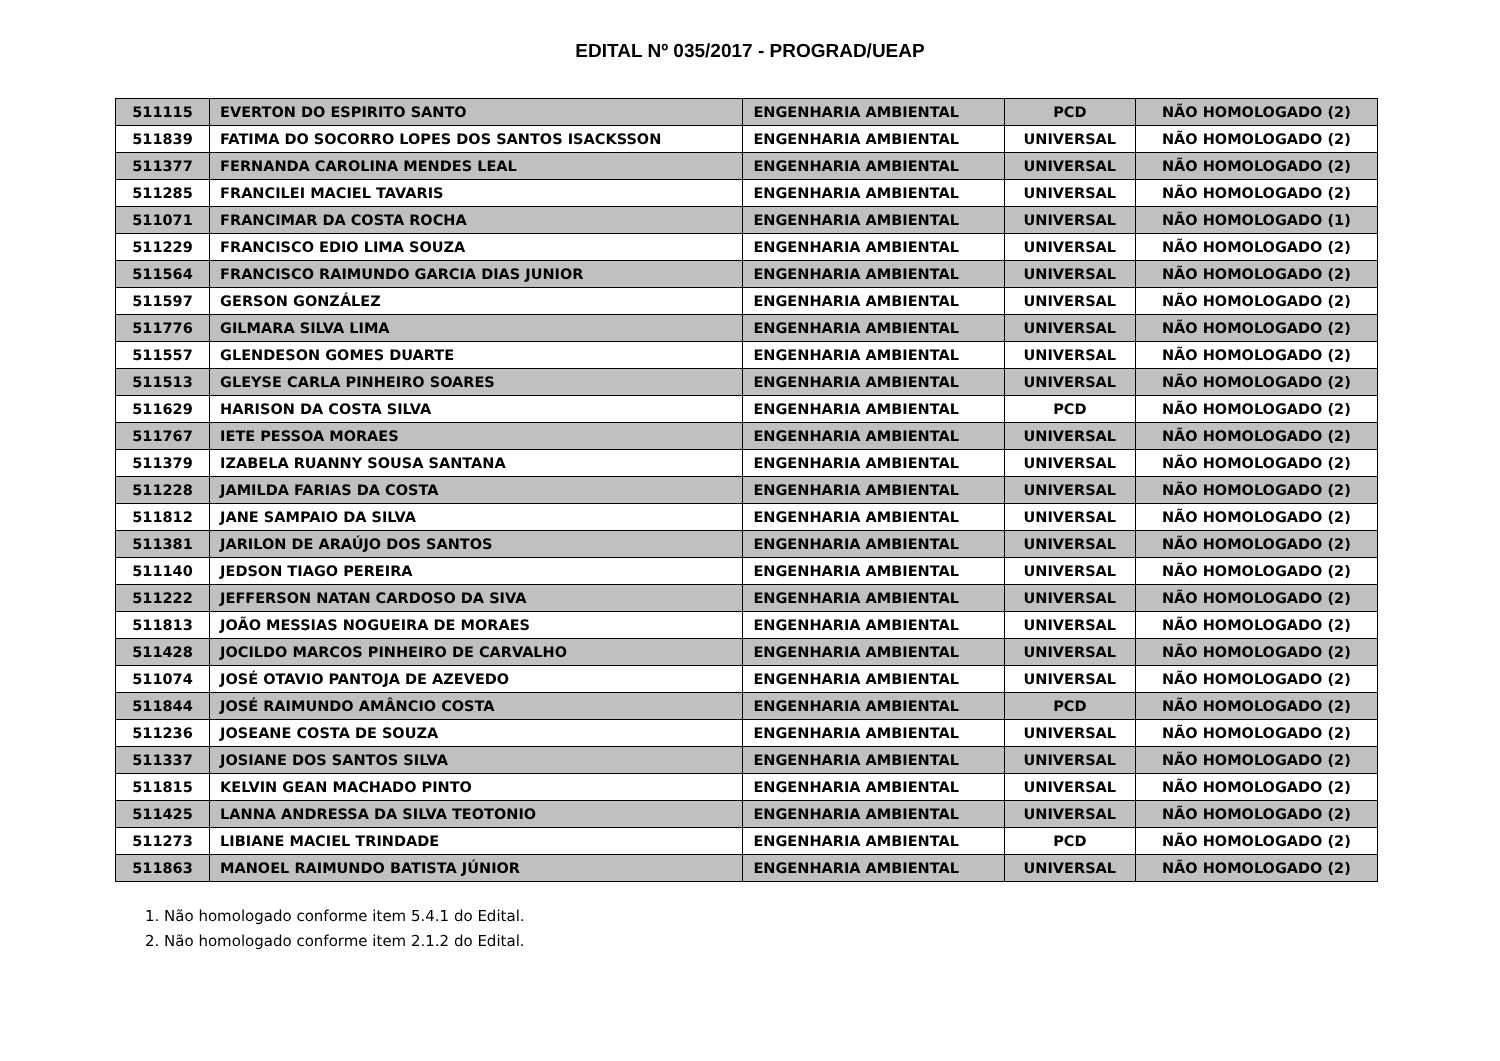EDITAL Nº 035/2017 - PROGRAD/UEAP
| 511115 | EVERTON DO ESPIRITO SANTO | ENGENHARIA AMBIENTAL | PCD | NÃO HOMOLOGADO (2) |
| 511839 | FATIMA DO SOCORRO LOPES DOS SANTOS ISACKSSON | ENGENHARIA AMBIENTAL | UNIVERSAL | NÃO HOMOLOGADO (2) |
| 511377 | FERNANDA CAROLINA MENDES LEAL | ENGENHARIA AMBIENTAL | UNIVERSAL | NÃO HOMOLOGADO (2) |
| 511285 | FRANCILEI MACIEL TAVARIS | ENGENHARIA AMBIENTAL | UNIVERSAL | NÃO HOMOLOGADO (2) |
| 511071 | FRANCIMAR DA COSTA ROCHA | ENGENHARIA AMBIENTAL | UNIVERSAL | NÃO HOMOLOGADO (1) |
| 511229 | FRANCISCO EDIO LIMA SOUZA | ENGENHARIA AMBIENTAL | UNIVERSAL | NÃO HOMOLOGADO (2) |
| 511564 | FRANCISCO RAIMUNDO GARCIA DIAS JUNIOR | ENGENHARIA AMBIENTAL | UNIVERSAL | NÃO HOMOLOGADO (2) |
| 511597 | GERSON GONZÁLEZ | ENGENHARIA AMBIENTAL | UNIVERSAL | NÃO HOMOLOGADO (2) |
| 511776 | GILMARA SILVA LIMA | ENGENHARIA AMBIENTAL | UNIVERSAL | NÃO HOMOLOGADO (2) |
| 511557 | GLENDESON GOMES DUARTE | ENGENHARIA AMBIENTAL | UNIVERSAL | NÃO HOMOLOGADO (2) |
| 511513 | GLEYSE CARLA PINHEIRO SOARES | ENGENHARIA AMBIENTAL | UNIVERSAL | NÃO HOMOLOGADO (2) |
| 511629 | HARISON DA COSTA SILVA | ENGENHARIA AMBIENTAL | PCD | NÃO HOMOLOGADO (2) |
| 511767 | IETE PESSOA MORAES | ENGENHARIA AMBIENTAL | UNIVERSAL | NÃO HOMOLOGADO (2) |
| 511379 | IZABELA RUANNY SOUSA SANTANA | ENGENHARIA AMBIENTAL | UNIVERSAL | NÃO HOMOLOGADO (2) |
| 511228 | JAMILDA FARIAS DA COSTA | ENGENHARIA AMBIENTAL | UNIVERSAL | NÃO HOMOLOGADO (2) |
| 511812 | JANE SAMPAIO DA SILVA | ENGENHARIA AMBIENTAL | UNIVERSAL | NÃO HOMOLOGADO (2) |
| 511381 | JARILON DE ARAÚJO DOS SANTOS | ENGENHARIA AMBIENTAL | UNIVERSAL | NÃO HOMOLOGADO (2) |
| 511140 | JEDSON TIAGO PEREIRA | ENGENHARIA AMBIENTAL | UNIVERSAL | NÃO HOMOLOGADO (2) |
| 511222 | JEFFERSON NATAN CARDOSO DA SIVA | ENGENHARIA AMBIENTAL | UNIVERSAL | NÃO HOMOLOGADO (2) |
| 511813 | JOÃO MESSIAS NOGUEIRA DE MORAES | ENGENHARIA AMBIENTAL | UNIVERSAL | NÃO HOMOLOGADO (2) |
| 511428 | JOCILDO MARCOS PINHEIRO DE CARVALHO | ENGENHARIA AMBIENTAL | UNIVERSAL | NÃO HOMOLOGADO (2) |
| 511074 | JOSÉ OTAVIO PANTOJA DE AZEVEDO | ENGENHARIA AMBIENTAL | UNIVERSAL | NÃO HOMOLOGADO (2) |
| 511844 | JOSÉ RAIMUNDO AMÂNCIO COSTA | ENGENHARIA AMBIENTAL | PCD | NÃO HOMOLOGADO (2) |
| 511236 | JOSEANE COSTA DE SOUZA | ENGENHARIA AMBIENTAL | UNIVERSAL | NÃO HOMOLOGADO (2) |
| 511337 | JOSIANE DOS SANTOS SILVA | ENGENHARIA AMBIENTAL | UNIVERSAL | NÃO HOMOLOGADO (2) |
| 511815 | KELVIN GEAN MACHADO PINTO | ENGENHARIA AMBIENTAL | UNIVERSAL | NÃO HOMOLOGADO (2) |
| 511425 | LANNA ANDRESSA DA SILVA TEOTONIO | ENGENHARIA AMBIENTAL | UNIVERSAL | NÃO HOMOLOGADO (2) |
| 511273 | LIBIANE MACIEL TRINDADE | ENGENHARIA AMBIENTAL | PCD | NÃO HOMOLOGADO (2) |
| 511863 | MANOEL RAIMUNDO BATISTA JÚNIOR | ENGENHARIA AMBIENTAL | UNIVERSAL | NÃO HOMOLOGADO (2) |
1. Não homologado conforme item 5.4.1 do Edital.
2. Não homologado conforme item 2.1.2 do Edital.